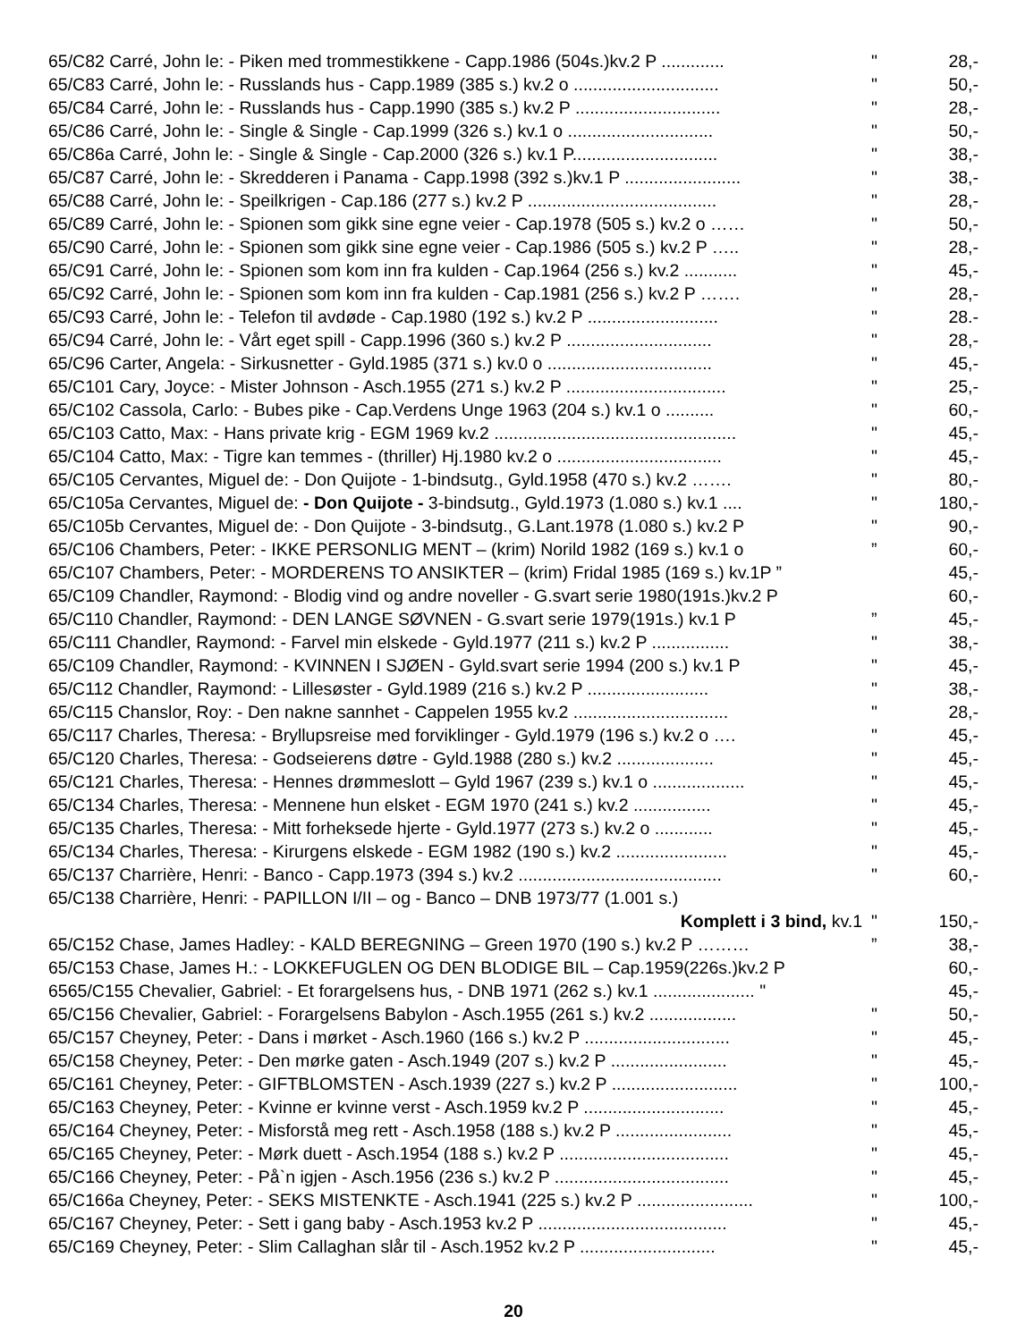65/C82 Carré, John le: - Piken med trommestikkene - Capp.1986 (504s.)kv.2 P ............. " 28,-
65/C83 Carré, John le: - Russlands hus - Capp.1989 (385 s.) kv.2 o .............................. " 50,-
65/C84 Carré, John le: - Russlands hus - Capp.1990 (385 s.) kv.2 P .............................. " 28,-
65/C86 Carré, John le: - Single & Single - Cap.1999 (326 s.) kv.1 o .............................. " 50,-
65/C86a Carré, John le: - Single & Single - Cap.2000 (326 s.) kv.1 P.............................. " 38,-
65/C87 Carré, John le: - Skredderen i Panama - Capp.1998 (392 s.)kv.1 P ........................ " 38,-
65/C88 Carré, John le: - Speilkrigen - Cap.186 (277 s.) kv.2 P ....................................... " 28,-
65/C89 Carré, John le: - Spionen som gikk sine egne veier - Cap.1978 (505 s.) kv.2 o …… " 50,-
65/C90 Carré, John le: - Spionen som gikk sine egne veier - Cap.1986 (505 s.) kv.2 P ….. " 28,-
65/C91 Carré, John le: - Spionen som kom inn fra kulden - Cap.1964 (256 s.) kv.2 ........... " 45,-
65/C92 Carré, John le: - Spionen som kom inn fra kulden - Cap.1981 (256 s.) kv.2 P ……. " 28,-
65/C93 Carré, John le: - Telefon til avdøde - Cap.1980 (192 s.) kv.2 P ........................... " 28.-
65/C94 Carré, John le: - Vårt eget spill - Capp.1996 (360 s.) kv.2 P .............................. " 28,-
65/C96 Carter, Angela: - Sirkusnetter - Gyld.1985 (371 s.) kv.0 o .................................. " 45,-
65/C101 Cary, Joyce: - Mister Johnson - Asch.1955 (271 s.) kv.2 P ................................. " 25,-
65/C102 Cassola, Carlo: - Bubes pike - Cap.Verdens Unge 1963 (204 s.) kv.1 o .......... " 60,-
65/C103 Catto, Max: - Hans private krig - EGM 1969 kv.2 .................................................. " 45,-
65/C104 Catto, Max: - Tigre kan temmes - (thriller) Hj.1980 kv.2 o .................................. " 45,-
65/C105 Cervantes, Miguel de: - Don Quijote - 1-bindsutg., Gyld.1958 (470 s.) kv.2 ……. " 80,-
65/C105a Cervantes, Miguel de: - Don Quijote - 3-bindsutg., Gyld.1973 (1.080 s.) kv.1 .... " 180,-
65/C105b Cervantes, Miguel de: - Don Quijote - 3-bindsutg., G.Lant.1978 (1.080 s.) kv.2 P " 90,-
65/C106 Chambers, Peter: - IKKE PERSONLIG MENT – (krim) Norild 1982 (169 s.) kv.1 o” 60,-
65/C107 Chambers, Peter: - MORDERENS TO ANSIKTER – (krim) Fridal 1985 (169 s.) kv.1P ” 45,-
65/C109 Chandler, Raymond: - Blodig vind og andre noveller - G.svart serie 1980(191s.)kv.2 P 60,-
65/C110 Chandler, Raymond: - DEN LANGE SØVNEN - G.svart serie 1979(191s.) kv.1 P” 45,-
65/C111 Chandler, Raymond: - Farvel min elskede - Gyld.1977 (211 s.) kv.2 P ................ " 38,-
65/C109 Chandler, Raymond: - KVINNEN I SJØEN - Gyld.svart serie 1994 (200 s.) kv.1 P " 45,-
65/C112 Chandler, Raymond: - Lillesøster - Gyld.1989 (216 s.) kv.2 P ......................... " 38,-
65/C115 Chanslor, Roy: - Den nakne sannhet - Cappelen 1955 kv.2 ................................ " 28,-
65/C117 Charles, Theresa: - Bryllupsreise med forviklinger - Gyld.1979 (196 s.) kv.2 o …. " 45,-
65/C120 Charles, Theresa: - Godseierens døtre - Gyld.1988 (280 s.) kv.2 .................... " 45,-
65/C121 Charles, Theresa: - Hennes drømmeslott – Gyld 1967 (239 s.) kv.1 o ................... " 45,-
65/C134 Charles, Theresa: - Mennene hun elsket - EGM 1970 (241 s.) kv.2 ................ " 45,-
65/C135 Charles, Theresa: - Mitt forheksede hjerte - Gyld.1977 (273 s.) kv.2 o ............ " 45,-
65/C134 Charles, Theresa: - Kirurgens elskede - EGM 1982 (190 s.) kv.2 ....................... " 45,-
65/C137 Charrière, Henri: - Banco - Capp.1973 (394 s.) kv.2 .......................................... " 60,-
65/C138 Charrière, Henri: - PAPILLON I/II – og - Banco – DNB 1973/77 (1.001 s.)
Komplett i 3 bind, kv.1 " 150,-
65/C152 Chase, James Hadley: - KALD BEREGNING – Green 1970 (190 s.) kv.2 P ………” 38,-
65/C153 Chase, James H.: - LOKKEFUGLEN OG DEN BLODIGE BIL – Cap.1959(226s.)kv.2 P 60,-
6565/C155 Chevalier, Gabriel: - Et forargelsens hus, - DNB 1971 (262 s.) kv.1 ..................... " 45,-
65/C156 Chevalier, Gabriel: - Forargelsens Babylon - Asch.1955 (261 s.) kv.2 .................. " 50,-
65/C157 Cheyney, Peter: - Dans i mørket - Asch.1960 (166 s.) kv.2 P .............................. " 45,-
65/C158 Cheyney, Peter: - Den mørke gaten - Asch.1949 (207 s.) kv.2 P ........................ " 45,-
65/C161 Cheyney, Peter: - GIFTBLOMSTEN - Asch.1939 (227 s.) kv.2 P .......................... " 100,-
65/C163 Cheyney, Peter: - Kvinne er kvinne verst - Asch.1959 kv.2 P ............................. " 45,-
65/C164 Cheyney, Peter: - Misforstå meg rett - Asch.1958 (188 s.) kv.2 P ........................ " 45,-
65/C165 Cheyney, Peter: - Mørk duett - Asch.1954 (188 s.) kv.2 P ................................... " 45,-
65/C166 Cheyney, Peter: - På`n igjen - Asch.1956 (236 s.) kv.2 P .................................... " 45,-
65/C166a Cheyney, Peter: - SEKS MISTENKTE - Asch.1941 (225 s.) kv.2 P ........................ " 100,-
65/C167 Cheyney, Peter: - Sett i gang baby - Asch.1953 kv.2 P ....................................... " 45,-
65/C169 Cheyney, Peter: - Slim Callaghan slår til - Asch.1952 kv.2 P ............................ " 45,-
20